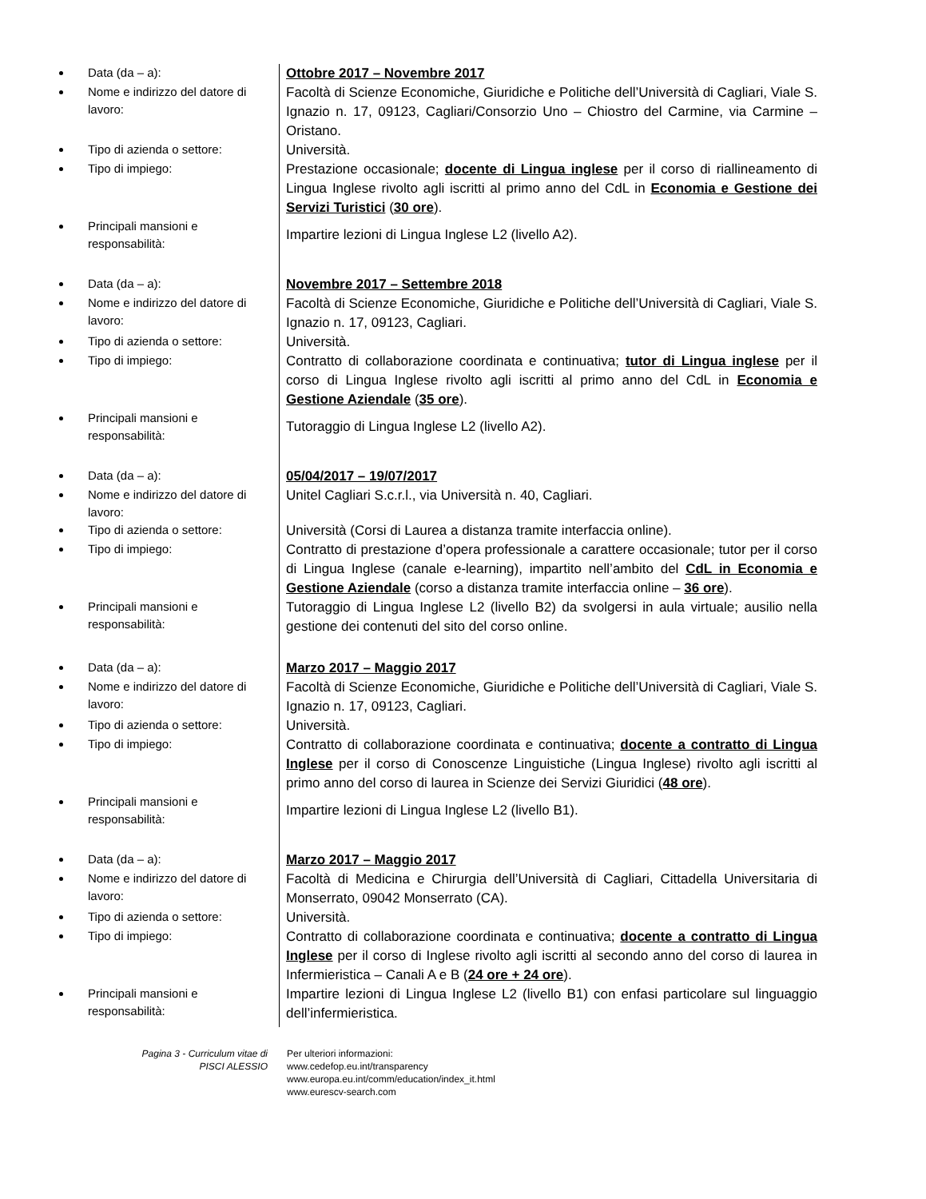Data (da – a):
Ottobre 2017 – Novembre 2017
Nome e indirizzo del datore di lavoro:
Facoltà di Scienze Economiche, Giuridiche e Politiche dell’Università di Cagliari, Viale S. Ignazio n. 17, 09123, Cagliari/Consorzio Uno – Chiostro del Carmine, via Carmine – Oristano.
Tipo di azienda o settore:
Università.
Tipo di impiego:
Prestazione occasionale; docente di Lingua inglese per il corso di riallineamento di Lingua Inglese rivolto agli iscritti al primo anno del CdL in Economia e Gestione dei Servizi Turistici (30 ore).
Principali mansioni e responsabilità:
Impartire lezioni di Lingua Inglese L2 (livello A2).
Data (da – a):
Novembre 2017 – Settembre 2018
Nome e indirizzo del datore di lavoro:
Facoltà di Scienze Economiche, Giuridiche e Politiche dell’Università di Cagliari, Viale S. Ignazio n. 17, 09123, Cagliari.
Tipo di azienda o settore:
Università.
Tipo di impiego:
Contratto di collaborazione coordinata e continuativa; tutor di Lingua inglese per il corso di Lingua Inglese rivolto agli iscritti al primo anno del CdL in Economia e Gestione Aziendale (35 ore).
Principali mansioni e responsabilità:
Tutoraggio di Lingua Inglese L2 (livello A2).
Data (da – a):
05/04/2017 – 19/07/2017
Nome e indirizzo del datore di lavoro:
Unitel Cagliari S.c.r.l., via Università n. 40, Cagliari.
Tipo di azienda o settore:
Università (Corsi di Laurea a distanza tramite interfaccia online).
Tipo di impiego:
Contratto di prestazione d’opera professionale a carattere occasionale; tutor per il corso di Lingua Inglese (canale e-learning), impartito nell’ambito del CdL in Economia e Gestione Aziendale (corso a distanza tramite interfaccia online – 36 ore).
Principali mansioni e responsabilità:
Tutoraggio di Lingua Inglese L2 (livello B2) da svolgersi in aula virtuale; ausilio nella gestione dei contenuti del sito del corso online.
Data (da – a):
Marzo 2017 – Maggio 2017
Nome e indirizzo del datore di lavoro:
Facoltà di Scienze Economiche, Giuridiche e Politiche dell’Università di Cagliari, Viale S. Ignazio n. 17, 09123, Cagliari.
Tipo di azienda o settore:
Università.
Tipo di impiego:
Contratto di collaborazione coordinata e continuativa; docente a contratto di Lingua Inglese per il corso di Conoscenze Linguistiche (Lingua Inglese) rivolto agli iscritti al primo anno del corso di laurea in Scienze dei Servizi Giuridici (48 ore).
Principali mansioni e responsabilità:
Impartire lezioni di Lingua Inglese L2 (livello B1).
Data (da – a):
Marzo 2017 – Maggio 2017
Nome e indirizzo del datore di lavoro:
Facoltà di Medicina e Chirurgia dell’Università di Cagliari, Cittadella Universitaria di Monserrato, 09042 Monserrato (CA).
Tipo di azienda o settore:
Università.
Tipo di impiego:
Contratto di collaborazione coordinata e continuativa; docente a contratto di Lingua Inglese per il corso di Inglese rivolto agli iscritti al secondo anno del corso di laurea in Infermieristica – Canali A e B (24 ore + 24 ore).
Principali mansioni e responsabilità:
Impartire lezioni di Lingua Inglese L2 (livello B1) con enfasi particolare sul linguaggio dell’infermieristica.
Pagina 3 - Curriculum vitae di
PISCI ALESSIO
Per ulteriori informazioni:
www.cedefop.eu.int/transparency
www.europa.eu.int/comm/education/index_it.html
www.eurescv-search.com